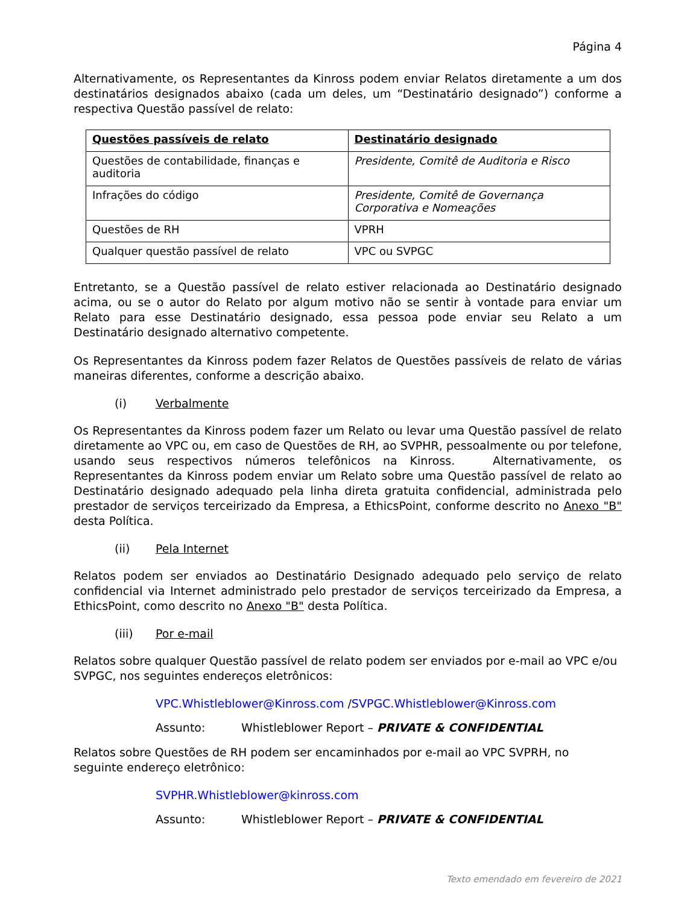Página 4
Alternativamente, os Representantes da Kinross podem enviar Relatos diretamente a um dos destinatários designados abaixo (cada um deles, um “Destinatário designado”) conforme a respectiva Questão passível de relato:
| Questões passíveis de relato | Destinatário designado |
| --- | --- |
| Questões de contabilidade, finanças e auditoria | Presidente, Comitê de Auditoria e Risco |
| Infrações do código | Presidente, Comitê de Governança Corporativa e Nomeações |
| Questões de RH | VPRH |
| Qualquer questão passível de relato | VPC ou SVPGC |
Entretanto, se a Questão passível de relato estiver relacionada ao Destinatário designado acima, ou se o autor do Relato por algum motivo não se sentir à vontade para enviar um Relato para esse Destinatário designado, essa pessoa pode enviar seu Relato a um Destinatário designado alternativo competente.
Os Representantes da Kinross podem fazer Relatos de Questões passíveis de relato de várias maneiras diferentes, conforme a descrição abaixo.
(i) Verbalmente
Os Representantes da Kinross podem fazer um Relato ou levar uma Questão passível de relato diretamente ao VPC ou, em caso de Questões de RH, ao SVPHR, pessoalmente ou por telefone, usando seus respectivos números telefônicos na Kinross. Alternativamente, os Representantes da Kinross podem enviar um Relato sobre uma Questão passível de relato ao Destinatário designado adequado pela linha direta gratuita confidencial, administrada pelo prestador de serviços terceirizado da Empresa, a EthicsPoint, conforme descrito no Anexo "B" desta Política.
(ii) Pela Internet
Relatos podem ser enviados ao Destinatário Designado adequado pelo serviço de relato confidencial via Internet administrado pelo prestador de serviços terceirizado da Empresa, a EthicsPoint, como descrito no Anexo "B" desta Política.
(iii) Por e-mail
Relatos sobre qualquer Questão passível de relato podem ser enviados por e-mail ao VPC e/ou SVPGC, nos seguintes endereços eletrônicos:
VPC.Whistleblower@Kinross.com /SVPGC.Whistleblower@Kinross.com
Assunto: Whistleblower Report – PRIVATE & CONFIDENTIAL
Relatos sobre Questões de RH podem ser encaminhados por e-mail ao VPC SVPRH, no seguinte endereço eletrônico:
SVPHR.Whistleblower@kinross.com
Assunto: Whistleblower Report – PRIVATE & CONFIDENTIAL
Texto emendado em fevereiro de 2021